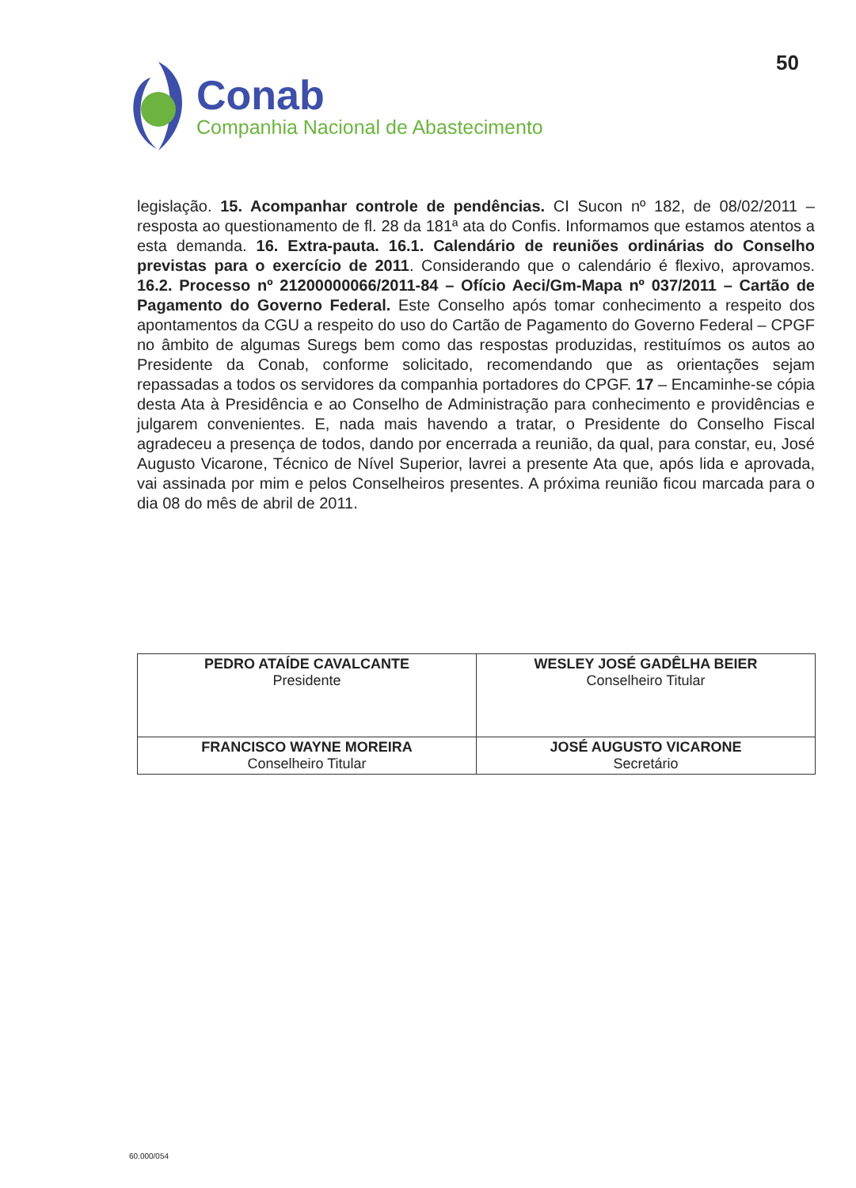50
Conab
Companhia Nacional de Abastecimento
legislação. 15. Acompanhar controle de pendências. CI Sucon nº 182, de 08/02/2011 – resposta ao questionamento de fl. 28 da 181ª ata do Confis. Informamos que estamos atentos a esta demanda. 16. Extra-pauta. 16.1. Calendário de reuniões ordinárias do Conselho previstas para o exercício de 2011. Considerando que o calendário é flexivo, aprovamos. 16.2. Processo nº 21200000066/2011-84 – Ofício Aeci/Gm-Mapa nº 037/2011 – Cartão de Pagamento do Governo Federal. Este Conselho após tomar conhecimento a respeito dos apontamentos da CGU a respeito do uso do Cartão de Pagamento do Governo Federal – CPGF no âmbito de algumas Suregs bem como das respostas produzidas, restituímos os autos ao Presidente da Conab, conforme solicitado, recomendando que as orientações sejam repassadas a todos os servidores da companhia portadores do CPGF. 17 – Encaminhe-se cópia desta Ata à Presidência e ao Conselho de Administração para conhecimento e providências e julgarem convenientes. E, nada mais havendo a tratar, o Presidente do Conselho Fiscal agradeceu a presença de todos, dando por encerrada a reunião, da qual, para constar, eu, José Augusto Vicarone, Técnico de Nível Superior, lavrei a presente Ata que, após lida e aprovada, vai assinada por mim e pelos Conselheiros presentes. A próxima reunião ficou marcada para o dia 08 do mês de abril de 2011.
| PEDRO ATAÍDE CAVALCANTE Presidente | WESLEY JOSÉ GADÊLHA BEIER Conselheiro Titular |
| FRANCISCO WAYNE MOREIRA Conselheiro Titular | JOSÉ AUGUSTO VICARONE Secretário |
60.000/054